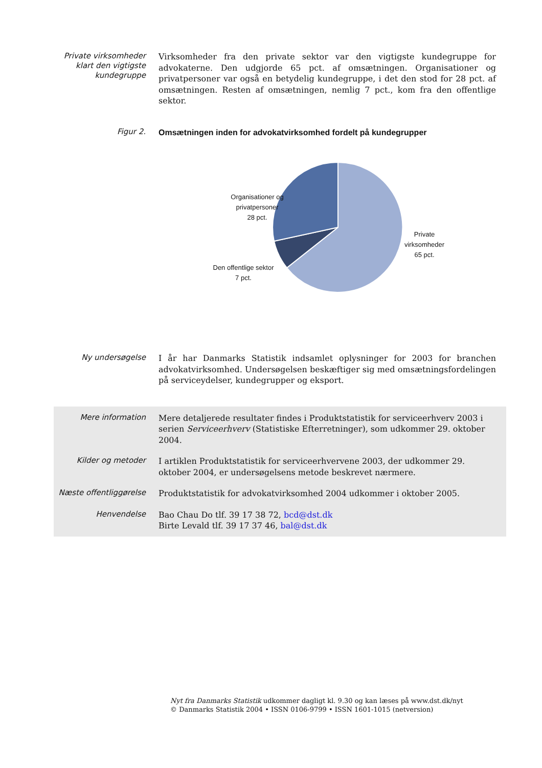Private virksomheder klart den vigtigste kundegruppe
Virksomheder fra den private sektor var den vigtigste kundegruppe for advokaterne. Den udgjorde 65 pct. af omsætningen. Organisationer og privatpersoner var også en betydelig kundegruppe, i det den stod for 28 pct. af omsætningen. Resten af omsætningen, nemlig 7 pct., kom fra den offentlige sektor.
Figur 2.
Omsætningen inden for advokatvirksomhed fordelt på kundegrupper
Organisationer og
privatpersoner
28 pct.
Private
virksomheder
65 pct.
Den offentlige sektor
7 pct.
Ny undersøgelse
I år har Danmarks Statistik indsamlet oplysninger for 2003 for branchen advokatvirksomhed. Undersøgelsen beskæftiger sig med omsætningsfordelingen på serviceydelser, kundegrupper og eksport.
Mere information
Mere detaljerede resultater findes i Produktstatistik for serviceerhverv 2003 i serien Serviceerhverv (Statistiske Efterretninger), som udkommer 29. oktober 2004.
Kilder og metoder
I artiklen Produktstatistik for serviceerhvervene 2003, der udkommer 29. oktober 2004, er undersøgelsens metode beskrevet nærmere.
Næste offentliggørelse
Produktstatistik for advokatvirksomhed 2004 udkommer i oktober 2005.
Henvendelse
Bao Chau Do tlf. 39 17 38 72, bcd@dst.dk
Birte Levald tlf. 39 17 37 46, bal@dst.dk
Nyt fra Danmarks Statistik udkommer dagligt kl. 9.30 og kan læses på www.dst.dk/nyt
© Danmarks Statistik 2004 • ISSN 0106-9799 • ISSN 1601-1015 (netversion)